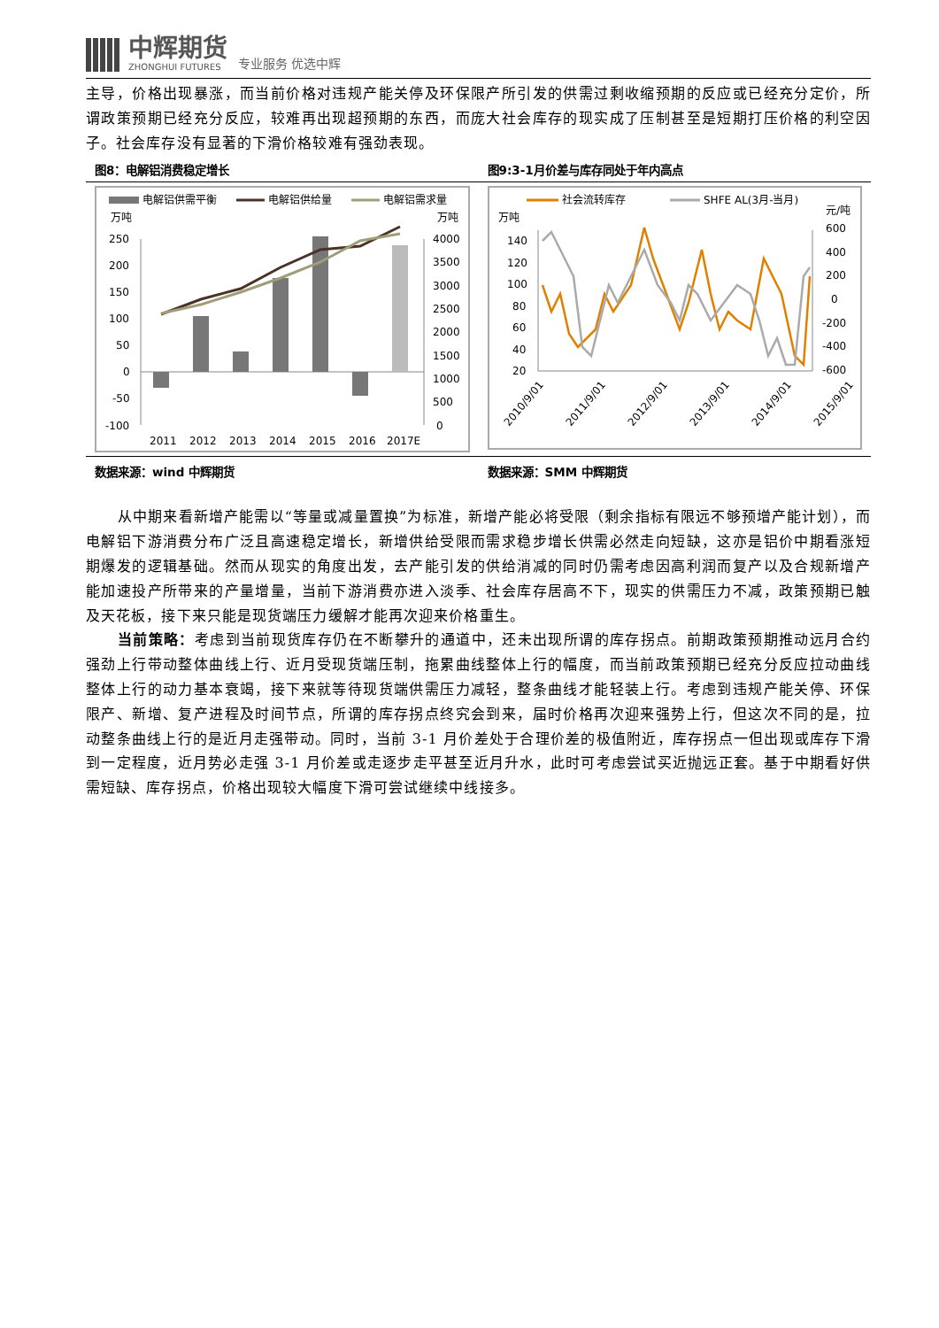中辉期货
ZHONGHUI FUTURES
专业服务 优选中辉
主导，价格出现暴涨，而当前价格对违规产能关停及环保限产所引发的供需过剩收缩预期的反应或已经充分定价，所谓政策预期已经充分反应，较难再出现超预期的东西，而庞大社会库存的现实成了压制甚至是短期打压价格的利空因子。社会库存没有显著的下滑价格较难有强劲表现。
图8：电解铝消费稳定增长 图9:3-1月价差与库存同处于年内高点
电解铝供需平衡
电解铝供给量
电解铝需求量
万吨
万吨
250
200
150
100
50
0
-50
-100
4000
3500
3000
2500
2000
1500
1000
500
0
2011
2012
2013
2014
2015
2016
2017E
社会流转库存
SHFE AL(3月-当月)
万吨
元/吨
140
120
100
80
60
40
20
600
400
200
0
-200
-400
-600
2010/9/01
2011/9/01
2012/9/01
2013/9/01
2014/9/01
2015/9/01
数据来源：wind 中辉期货 数据来源：SMM 中辉期货
从中期来看新增产能需以“等量或减量置换”为标准，新增产能必将受限（剩余指标有限远不够预增产能计划），而电解铝下游消费分布广泛且高速稳定增长，新增供给受限而需求稳步增长供需必然走向短缺，这亦是铝价中期看涨短期爆发的逻辑基础。然而从现实的角度出发，去产能引发的供给消减的同时仍需考虑因高利润而复产以及合规新增产能加速投产所带来的产量增量，当前下游消费亦进入淡季、社会库存居高不下，现实的供需压力不减，政策预期已触及天花板，接下来只能是现货端压力缓解才能再次迎来价格重生。
当前策略：考虑到当前现货库存仍在不断攀升的通道中，还未出现所谓的库存拐点。前期政策预期推动远月合约强劲上行带动整体曲线上行、近月受现货端压制，拖累曲线整体上行的幅度，而当前政策预期已经充分反应拉动曲线整体上行的动力基本衰竭，接下来就等待现货端供需压力减轻，整条曲线才能轻装上行。考虑到违规产能关停、环保限产、新增、复产进程及时间节点，所谓的库存拐点终究会到来，届时价格再次迎来强势上行，但这次不同的是，拉动整条曲线上行的是近月走强带动。同时，当前 3-1 月价差处于合理价差的极值附近，库存拐点一但出现或库存下滑到一定程度，近月势必走强 3-1 月价差或走逐步走平甚至近月升水，此时可考虑尝试买近抛远正套。基于中期看好供需短缺、库存拐点，价格出现较大幅度下滑可尝试继续中线接多。